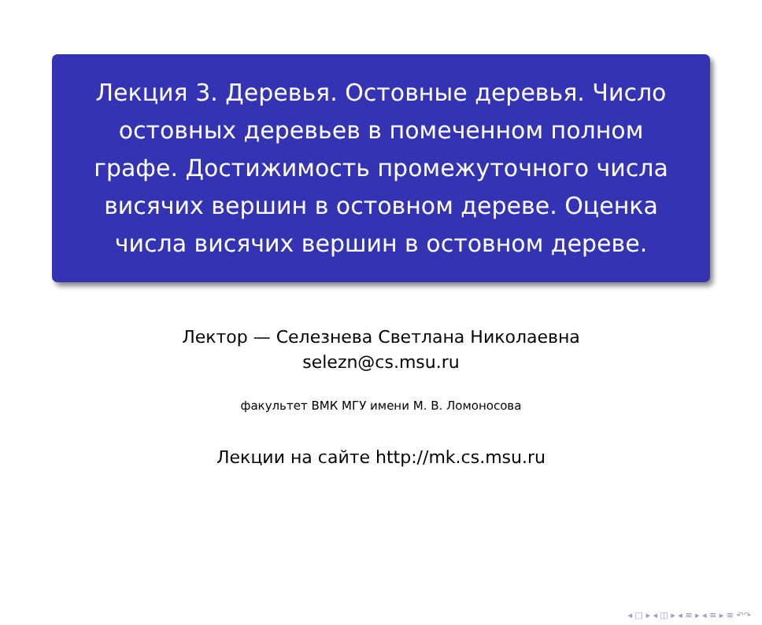Лекция 3. Деревья. Остовные деревья. Число остовных деревьев в помеченном полном графе. Достижимость промежуточного числа висячих вершин в остовном дереве. Оценка числа висячих вершин в остовном дереве.
Лектор — Селезнева Светлана Николаевна
selezn@cs.msu.ru
факультет ВМК МГУ имени М. В. Ломоносова
Лекции на сайте http://mk.cs.msu.ru
◂ □ ▸ ◂ ◫ ▸ ◂ ≡ ▸ ◂ ≡ ▸ ≡ ↶↷